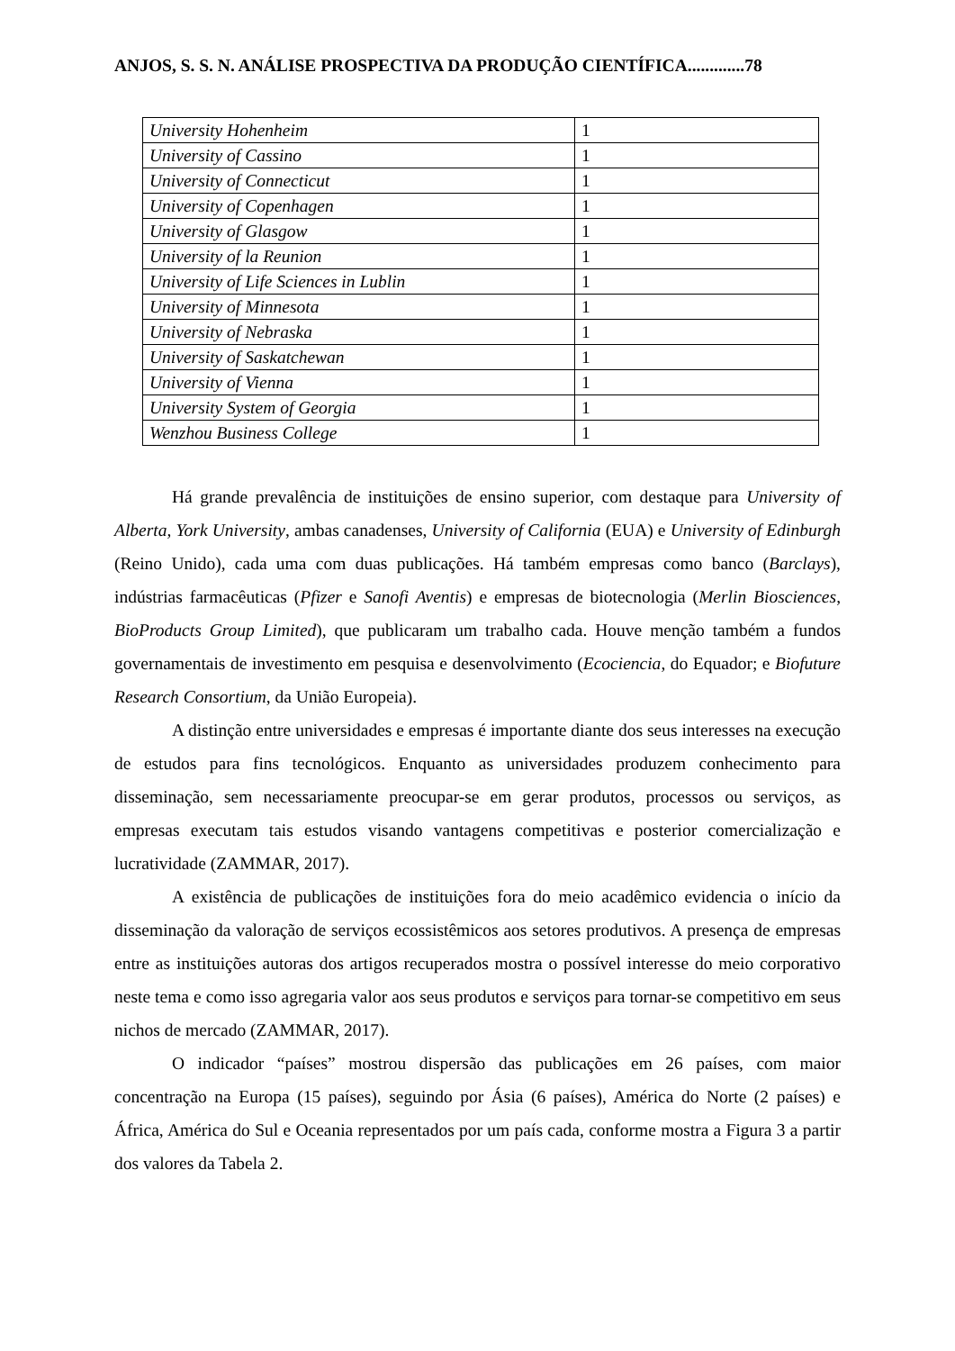ANJOS, S. S. N. ANÁLISE PROSPECTIVA DA PRODUÇÃO CIENTÍFICA.............78
| University Hohenheim | 1 |
| University of Cassino | 1 |
| University of Connecticut | 1 |
| University of Copenhagen | 1 |
| University of Glasgow | 1 |
| University of la Reunion | 1 |
| University of Life Sciences in Lublin | 1 |
| University of Minnesota | 1 |
| University of Nebraska | 1 |
| University of Saskatchewan | 1 |
| University of Vienna | 1 |
| University System of Georgia | 1 |
| Wenzhou Business College | 1 |
Há grande prevalência de instituições de ensino superior, com destaque para University of Alberta, York University, ambas canadenses, University of California (EUA) e University of Edinburgh (Reino Unido), cada uma com duas publicações. Há também empresas como banco (Barclays), indústrias farmacêuticas (Pfizer e Sanofi Aventis) e empresas de biotecnologia (Merlin Biosciences, BioProducts Group Limited), que publicaram um trabalho cada. Houve menção também a fundos governamentais de investimento em pesquisa e desenvolvimento (Ecociencia, do Equador; e Biofuture Research Consortium, da União Europeia).
A distinção entre universidades e empresas é importante diante dos seus interesses na execução de estudos para fins tecnológicos. Enquanto as universidades produzem conhecimento para disseminação, sem necessariamente preocupar-se em gerar produtos, processos ou serviços, as empresas executam tais estudos visando vantagens competitivas e posterior comercialização e lucratividade (ZAMMAR, 2017).
A existência de publicações de instituições fora do meio acadêmico evidencia o início da disseminação da valoração de serviços ecossistêmicos aos setores produtivos. A presença de empresas entre as instituições autoras dos artigos recuperados mostra o possível interesse do meio corporativo neste tema e como isso agregaria valor aos seus produtos e serviços para tornar-se competitivo em seus nichos de mercado (ZAMMAR, 2017).
O indicador “países” mostrou dispersão das publicações em 26 países, com maior concentração na Europa (15 países), seguindo por Ásia (6 países), América do Norte (2 países) e África, América do Sul e Oceania representados por um país cada, conforme mostra a Figura 3 a partir dos valores da Tabela 2.